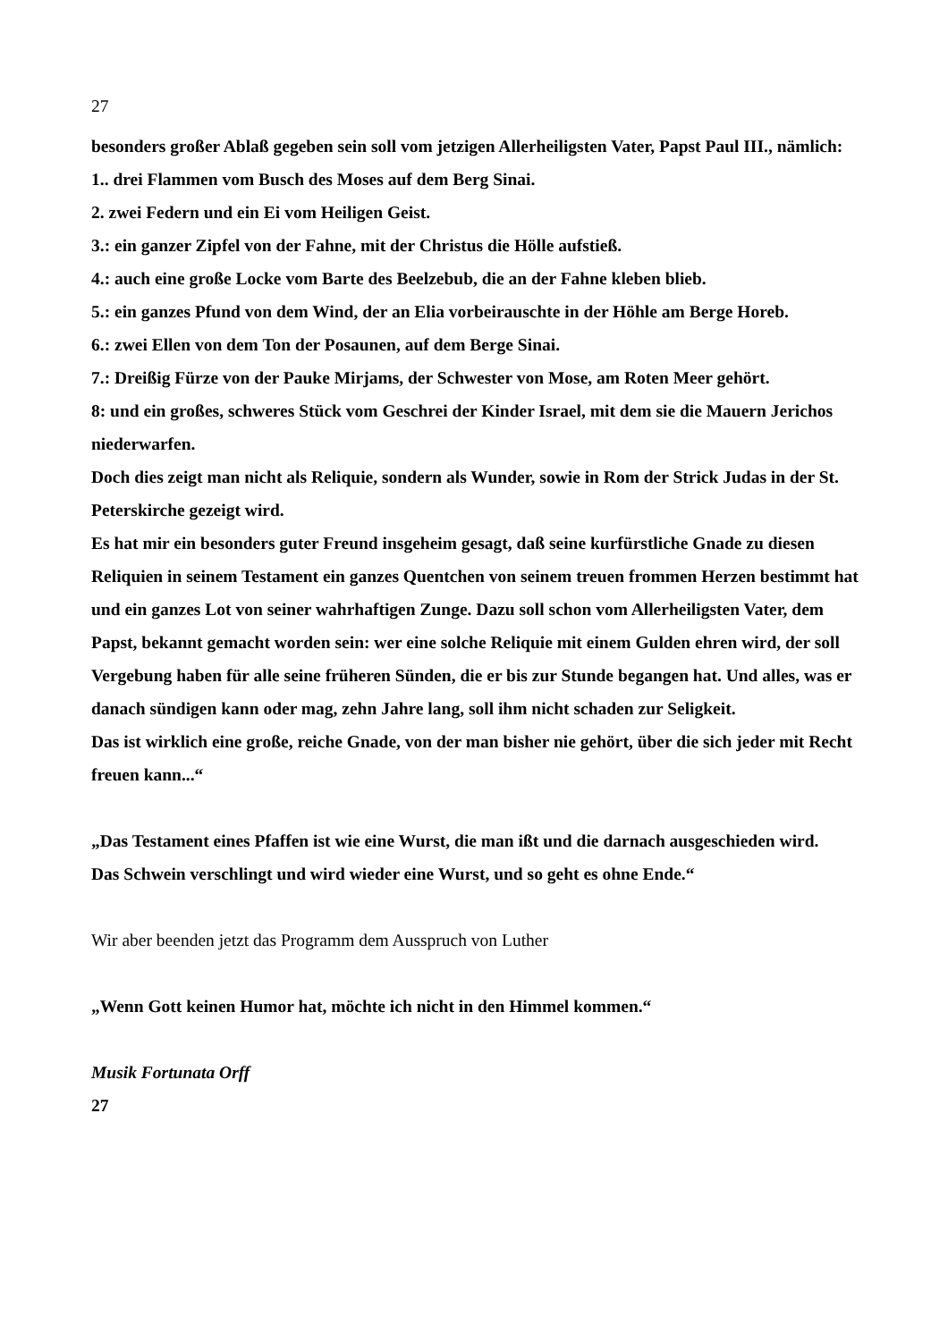27
besonders großer Ablaß gegeben sein soll vom jetzigen Allerheiligsten Vater, Papst Paul III., nämlich:
1.. drei Flammen vom Busch des Moses auf dem Berg Sinai.
2. zwei Federn und ein Ei vom Heiligen Geist.
3.: ein ganzer Zipfel von der Fahne, mit der Christus die Hölle aufstieß.
4.: auch eine große Locke vom Barte des Beelzebub, die an der Fahne kleben blieb.
5.: ein ganzes Pfund von dem Wind, der an Elia vorbeirauschte in der Höhle am Berge Horeb.
6.: zwei Ellen von dem Ton der Posaunen, auf dem Berge Sinai.
7.: Dreißig Fürze von der Pauke Mirjams, der Schwester von Mose, am Roten Meer gehört.
8: und ein großes, schweres Stück vom Geschrei der Kinder Israel, mit dem sie die Mauern Jerichos niederwarfen.
Doch dies zeigt man nicht als Reliquie, sondern als Wunder, sowie in Rom der Strick Judas in der St. Peterskirche gezeigt wird.
Es hat mir ein besonders guter Freund insgeheim gesagt, daß seine kurfürstliche Gnade zu diesen Reliquien in seinem Testament ein ganzes Quentchen von seinem treuen frommen Herzen bestimmt hat und ein ganzes Lot von seiner wahrhaftigen Zunge. Dazu soll schon vom Allerheiligsten Vater, dem Papst, bekannt gemacht worden sein: wer eine solche Reliquie mit einem Gulden ehren wird, der soll Vergebung haben für alle seine früheren Sünden, die er bis zur Stunde begangen hat. Und alles, was er danach sündigen kann oder mag, zehn Jahre lang, soll ihm nicht schaden zur Seligkeit.
Das ist wirklich eine große, reiche Gnade, von der man bisher nie gehört, über die sich jeder mit Recht freuen kann...“
„Das Testament eines Pfaffen ist wie eine Wurst, die man ißt und die darnach ausgeschieden wird.
Das Schwein verschlingt und wird wieder eine Wurst, und so geht es ohne Ende.“
Wir aber beenden jetzt das Programm dem Ausspruch von Luther
„Wenn Gott keinen Humor hat, möchte ich nicht in den Himmel kommen.“
Musik Fortunata Orff
27